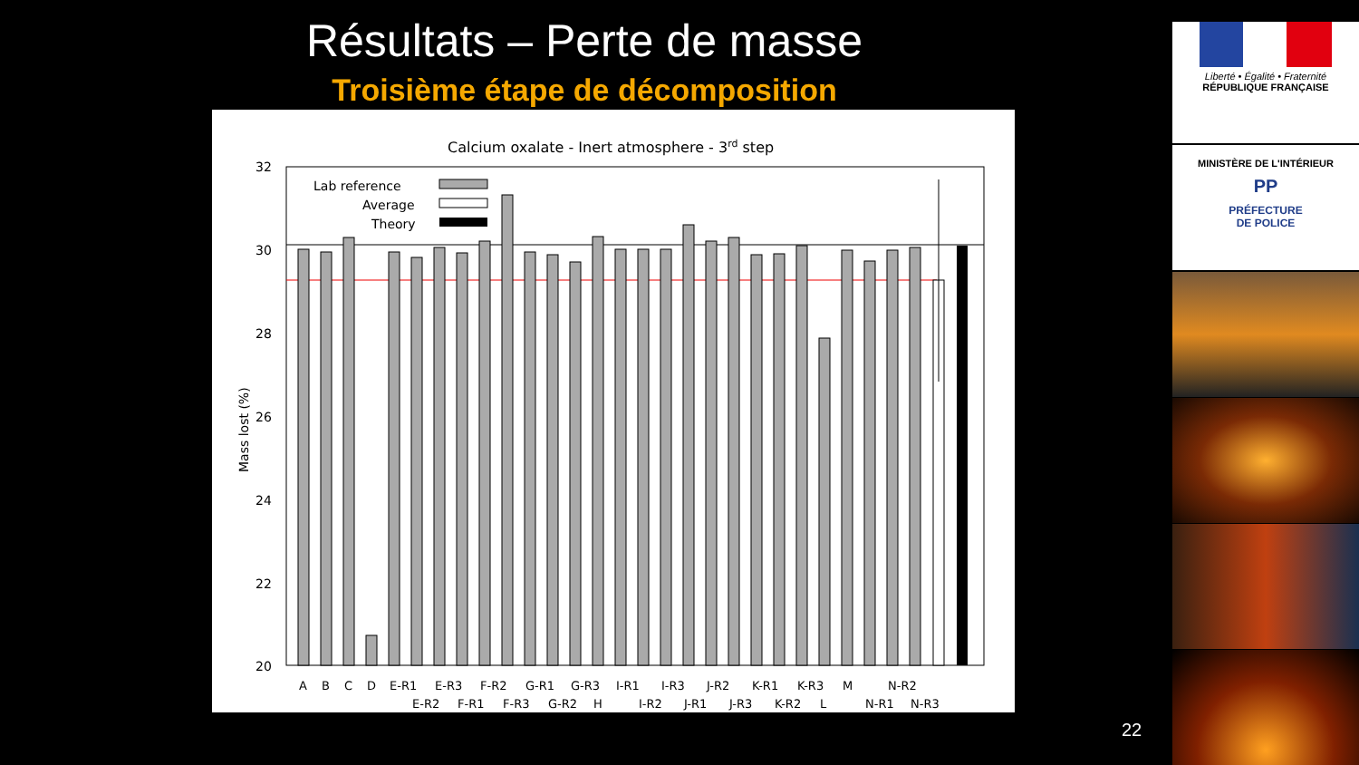Résultats – Perte de masse
Troisième étape de décomposition
Calcium oxalate - Inert atmosphere - 3rd step
32
30
28
26
24
22
20
Mass lost (%)
Lab reference
Average
Theory
A B C D E-R1 E-R3 F-R2 G-R1 G-R3 I-R1 I-R3 J-R2 K-R1 K-R3 M N-R2
E-R2 F-R1 F-R3 G-R2 H I-R2 J-R1 J-R3 K-R2 L N-R1 N-R3
Liberté • Égalité • Fraternité
RÉPUBLIQUE FRANÇAISE
MINISTÈRE DE L'INTÉRIEUR
PP
PRÉFECTURE
DE POLICE
22